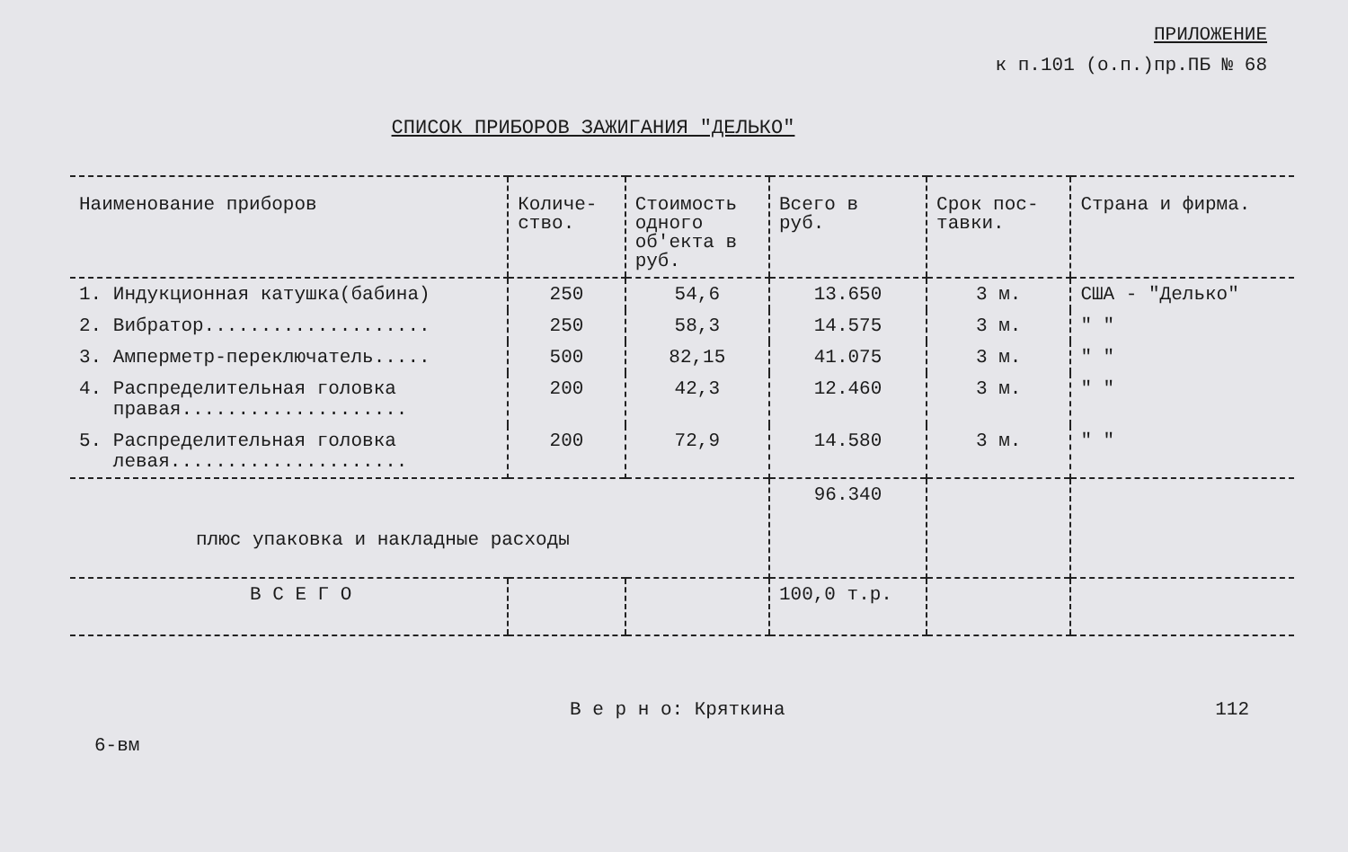ПРИЛОЖЕНИЕ
к п.101 (о.п.)пр.ПБ № 68
СПИСОК ПРИБОРОВ ЗАЖИГАНИЯ "ДЕЛЬКО"
| Наименование приборов | Количе- ство. | Стоимость одного об'екта в руб. | Всего в руб. | Срок пос- тавки. | Страна и фирма. |
| --- | --- | --- | --- | --- | --- |
| 1. Индукционная катушка(бабина) | 250 | 54,6 | 13.650 | 3 м. | США - "Делько" |
| 2. Вибратор.................... | 250 | 58,3 | 14.575 | 3 м. | " " |
| 3. Амперметр-переключатель..... | 500 | 82,15 | 41.075 | 3 м. | " " |
| 4. Распределительная головка правая.................... | 200 | 42,3 | 12.460 | 3 м. | " " |
| 5. Распределительная головка левая..................... | 200 | 72,9 | 14.580 | 3 м. | " " |
| плюс упаковка и накладные расходы | | | 96.340 | | |
| В С Е Г О | | | 100,0 т.р. | | |
6-вм В е р н о: Кряткина 112